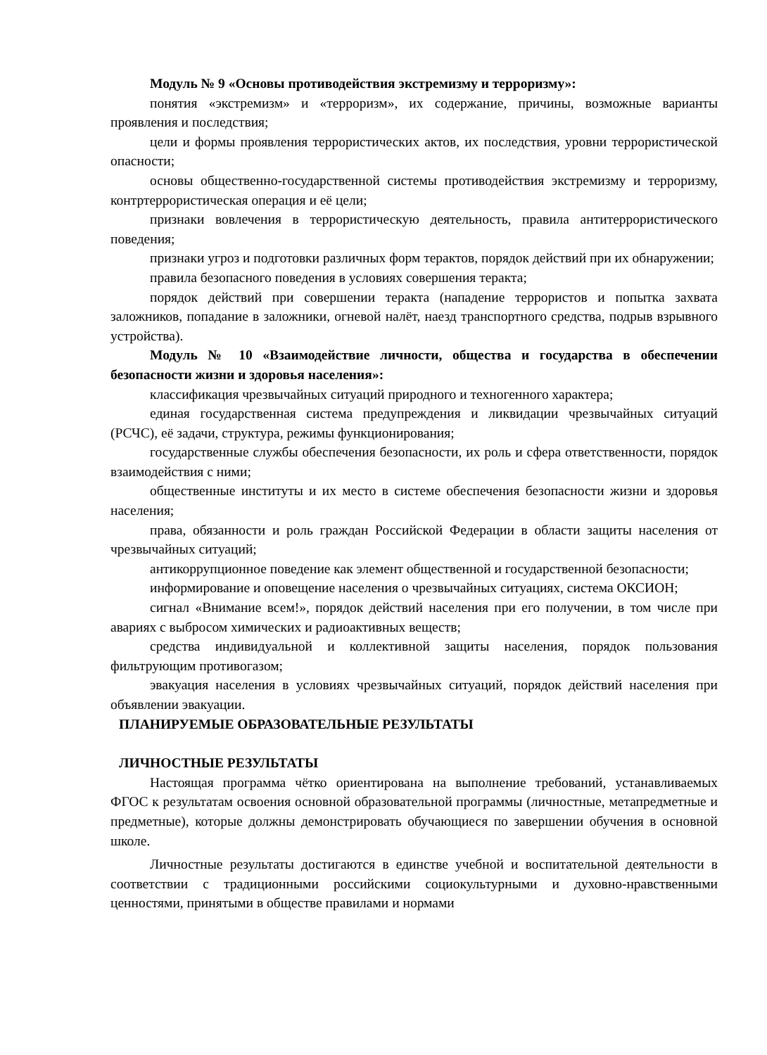Модуль № 9 «Основы противодействия экстремизму и терроризму»:
понятия «экстремизм» и «терроризм», их содержание, причины, возможные варианты проявления и последствия;
цели и формы проявления террористических актов, их последствия, уровни террористической опасности;
основы общественно-государственной системы противодействия экстремизму и терроризму, контртеррористическая операция и её цели;
признаки вовлечения в террористическую деятельность, правила антитеррористического поведения;
признаки угроз и подготовки различных форм терактов, порядок действий при их обнаружении;
правила безопасного поведения в условиях совершения теракта;
порядок действий при совершении теракта (нападение террористов и попытка захвата заложников, попадание в заложники, огневой налёт, наезд транспортного средства, подрыв взрывного устройства).
Модуль № 10 «Взаимодействие личности, общества и государства в обеспечении безопасности жизни и здоровья населения»:
классификация чрезвычайных ситуаций природного и техногенного характера;
единая государственная система предупреждения и ликвидации чрезвычайных ситуаций (РСЧС), её задачи, структура, режимы функционирования;
государственные службы обеспечения безопасности, их роль и сфера ответственности, порядок взаимодействия с ними;
общественные институты и их место в системе обеспечения безопасности жизни и здоровья населения;
права, обязанности и роль граждан Российской Федерации в области защиты населения от чрезвычайных ситуаций;
антикоррупционное поведение как элемент общественной и государственной безопасности;
информирование и оповещение населения о чрезвычайных ситуациях, система ОКСИОН;
сигнал «Внимание всем!», порядок действий населения при его получении, в том числе при авариях с выбросом химических и радиоактивных веществ;
средства индивидуальной и коллективной защиты населения, порядок пользования фильтрующим противогазом;
эвакуация населения в условиях чрезвычайных ситуаций, порядок действий населения при объявлении эвакуации.
ПЛАНИРУЕМЫЕ ОБРАЗОВАТЕЛЬНЫЕ РЕЗУЛЬТАТЫ
ЛИЧНОСТНЫЕ РЕЗУЛЬТАТЫ
Настоящая программа чётко ориентирована на выполнение требований, устанавливаемых ФГОС к результатам освоения основной образовательной программы (личностные, метапредметные и предметные), которые должны демонстрировать обучающиеся по завершении обучения в основной школе.
Личностные результаты достигаются в единстве учебной и воспитательной деятельности в соответствии с традиционными российскими социокультурными и духовно-нравственными ценностями, принятыми в обществе правилами и нормами